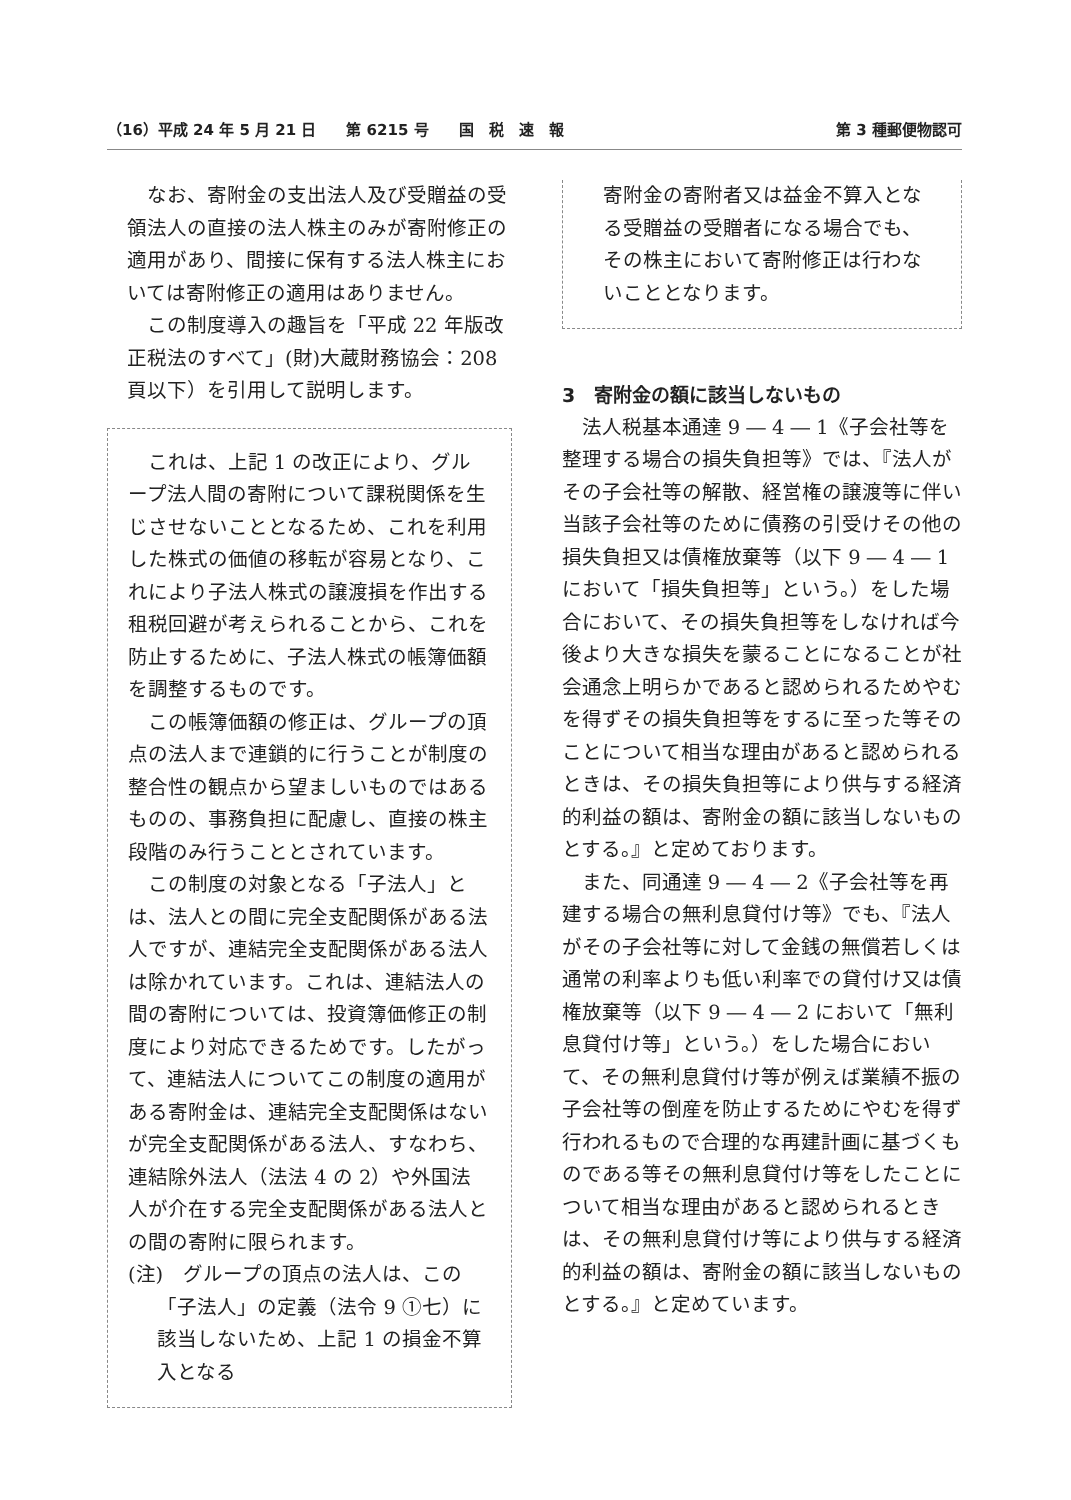（16）平成 24 年 5 月 21 日　　第 6215 号　　国　税　速　報 第 3 種郵便物認可
なお、寄附金の支出法人及び受贈益の受領法人の直接の法人株主のみが寄附修正の適用があり、間接に保有する法人株主においては寄附修正の適用はありません。
この制度導入の趣旨を「平成 22 年版改正税法のすべて」(財)大蔵財務協会：208 頁以下）を引用して説明します。
これは、上記 1 の改正により、グループ法人間の寄附について課税関係を生じさせないこととなるため、これを利用した株式の価値の移転が容易となり、これにより子法人株式の譲渡損を作出する租税回避が考えられることから、これを防止するために、子法人株式の帳簿価額を調整するものです。
この帳簿価額の修正は、グループの頂点の法人まで連鎖的に行うことが制度の整合性の観点から望ましいものではあるものの、事務負担に配慮し、直接の株主段階のみ行うこととされています。
この制度の対象となる「子法人」とは、法人との間に完全支配関係がある法人ですが、連結完全支配関係がある法人は除かれています。これは、連結法人の間の寄附については、投資簿価修正の制度により対応できるためです。したがって、連結法人についてこの制度の適用がある寄附金は、連結完全支配関係はないが完全支配関係がある法人、すなわち、連結除外法人（法法 4 の 2）や外国法人が介在する完全支配関係がある法人との間の寄附に限られます。
(注)　グループの頂点の法人は、この「子法人」の定義（法令 9 ①七）に該当しないため、上記 1 の損金不算入となる
寄附金の寄附者又は益金不算入となる受贈益の受贈者になる場合でも、その株主において寄附修正は行わないこととなります。
3　寄附金の額に該当しないもの
法人税基本通達 9 ― 4 ― 1《子会社等を整理する場合の損失負担等》では、『法人がその子会社等の解散、経営権の譲渡等に伴い当該子会社等のために債務の引受けその他の損失負担又は債権放棄等（以下 9 ― 4 ― 1 において「損失負担等」という。）をした場合において、その損失負担等をしなければ今後より大きな損失を蒙ることになることが社会通念上明らかであると認められるためやむを得ずその損失負担等をするに至った等そのことについて相当な理由があると認められるときは、その損失負担等により供与する経済的利益の額は、寄附金の額に該当しないものとする。』と定めております。
また、同通達 9 ― 4 ― 2《子会社等を再建する場合の無利息貸付け等》でも、『法人がその子会社等に対して金銭の無償若しくは通常の利率よりも低い利率での貸付け又は債権放棄等（以下 9 ― 4 ― 2 において「無利息貸付け等」という。）をした場合において、その無利息貸付け等が例えば業績不振の子会社等の倒産を防止するためにやむを得ず行われるもので合理的な再建計画に基づくものである等その無利息貸付け等をしたことについて相当な理由があると認められるときは、その無利息貸付け等により供与する経済的利益の額は、寄附金の額に該当しないものとする。』と定めています。